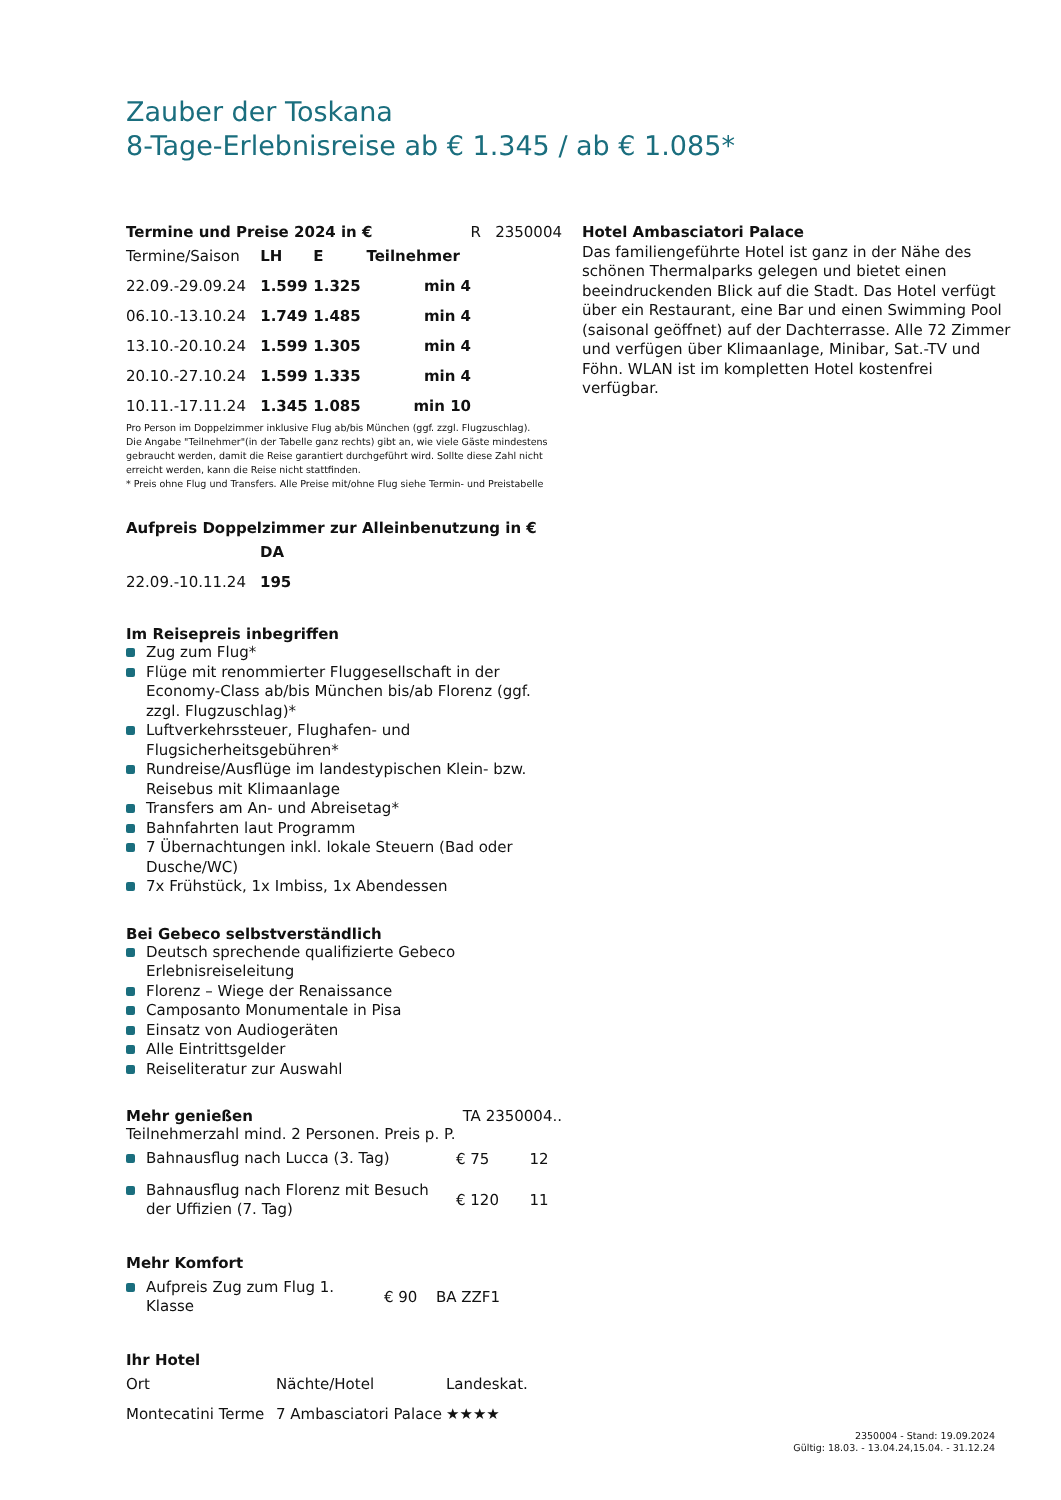Zauber der Toskana
8-Tage-Erlebnisreise ab € 1.345 / ab € 1.085*
Termine und Preise 2024 in € R 2350004
| Termine/Saison | LH | E | Teilnehmer |
| 22.09.-29.09.24 | 1.599 | 1.325 | min 4 |
| 06.10.-13.10.24 | 1.749 | 1.485 | min 4 |
| 13.10.-20.10.24 | 1.599 | 1.305 | min 4 |
| 20.10.-27.10.24 | 1.599 | 1.335 | min 4 |
| 10.11.-17.11.24 | 1.345 | 1.085 | min 10 |
Pro Person im Doppelzimmer inklusive Flug ab/bis München (ggf. zzgl. Flugzuschlag).
Die Angabe "Teilnehmer"(in der Tabelle ganz rechts) gibt an, wie viele Gäste mindestens gebraucht werden, damit die Reise garantiert durchgeführt wird. Sollte diese Zahl nicht erreicht werden, kann die Reise nicht stattfinden.
* Preis ohne Flug und Transfers. Alle Preise mit/ohne Flug siehe Termin- und Preistabelle
Aufpreis Doppelzimmer zur Alleinbenutzung in €
| | DA |
| 22.09.-10.11.24 | 195 |
Im Reisepreis inbegriffen
Zug zum Flug*
Flüge mit renommierter Fluggesellschaft in der Economy-Class ab/bis München bis/ab Florenz (ggf. zzgl. Flugzuschlag)*
Luftverkehrssteuer, Flughafen- und Flugsicherheitsgebühren*
Rundreise/Ausflüge im landestypischen Klein- bzw. Reisebus mit Klimaanlage
Transfers am An- und Abreisetag*
Bahnfahrten laut Programm
7 Übernachtungen inkl. lokale Steuern (Bad oder Dusche/WC)
7x Frühstück, 1x Imbiss, 1x Abendessen
Bei Gebeco selbstverständlich
Deutsch sprechende qualifizierte Gebeco Erlebnisreiseleitung
Florenz – Wiege der Renaissance
Camposanto Monumentale in Pisa
Einsatz von Audiogeräten
Alle Eintrittsgelder
Reiseliteratur zur Auswahl
Mehr genießen TA 2350004..
Teilnehmerzahl mind. 2 Personen. Preis p. P.
| Bahnausflug nach Lucca (3. Tag) | € 75 | 12 |
| Bahnausflug nach Florenz mit Besuch der Uffizien (7. Tag) | € 120 | 11 |
Mehr Komfort
| Aufpreis Zug zum Flug 1. Klasse | € 90 | BA ZZF1 |
Ihr Hotel
| Ort | Nächte/Hotel | Landeskat. |
| Montecatini Terme | 7 Ambasciatori Palace | ★★★★ |
Hotel Ambasciatori Palace
Das familiengeführte Hotel ist ganz in der Nähe des schönen Thermalparks gelegen und bietet einen beeindruckenden Blick auf die Stadt. Das Hotel verfügt über ein Restaurant, eine Bar und einen Swimming Pool (saisonal geöffnet) auf der Dachterrasse. Alle 72 Zimmer und verfügen über Klimaanlage, Minibar, Sat.-TV und Föhn. WLAN ist im kompletten Hotel kostenfrei verfügbar.
2350004 - Stand: 19.09.2024
Gültig: 18.03. - 13.04.24,15.04. - 31.12.24